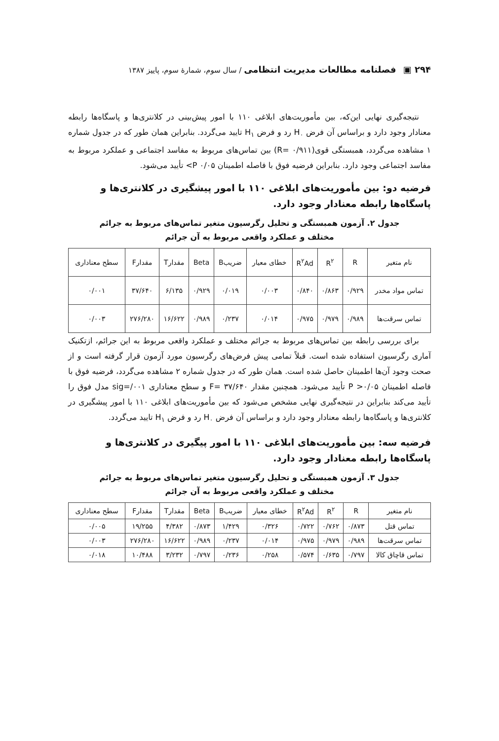۲۹۴ ▣ فصلنامه مطالعات مدیریت انتظامی / سال سوم، شمارهٔ سوم، پاییز ۱۳۸۷
نتیجه‌گیری نهایی این‌که، بین مأموریت‌های ابلاغی ۱۱۰ با امور پیش‌بینی در کلانتری‌ها و پاسگاه‌ها رابطه معنادار وجود دارد و براساس آن فرض H<sub>۰</sub> رد و فرض H<sub>۱</sub> تایید می‌گردد. بنابراین همان طور که در جدول شماره ۱ مشاهده می‌گردد، همبستگی قوی(R= ۰/۹۱۱) بین تماس‌های مربوط به مفاسد اجتماعی و عملکرد مربوط به مفاسد اجتماعی وجود دارد. بنابراین فرضیه فوق با فاصله اطمینان P ۰/۰۵> تأیید می‌شود.
فرضیه دو: بین مأموریت‌های ابلاغی ۱۱۰ با امور پیشگیری در کلانتری‌ها و پاسگاه‌ها رابطه معنادار وجود دارد.
جدول ۲. آزمون همبستگی و تحلیل رگرسیون متغیر تماس‌های مربوط به جرائم مختلف و عملکرد واقعی مربوط به آن جرائم
| نام متغیر | R | R<sup>۲</sup> | R<sup>۲</sup>Ad | خطای معیار | ضریبB | Beta | مقدارT | مقدارF | سطح معناداری |
| --- | --- | --- | --- | --- | --- | --- | --- | --- | --- |
| تماس مواد مخدر | ۰/۹۲۹ | ۰/۸۶۳ | ۰/۸۴۰ | ۰/۰۰۳ | ۰/۰۱۹ | ۰/۹۲۹ | ۶/۱۳۵ | ۳۷/۶۴۰ | ۰/۰۰۱ |
| تماس سرقت‌ها | ۰/۹۸۹ | ۰/۹۷۹ | ۰/۹۷۵ | ۰/۰۱۴ | ۰/۲۳۷ | ۰/۹۸۹ | ۱۶/۶۲۲ | ۲۷۶/۲۸۰ | ۰/۰۰۳ |
برای بررسی رابطه بین تماس‌های مربوط به جرائم مختلف و عملکرد واقعی مربوط به این جرائم، ازتکنیک آماری رگرسیون استفاده شده است. قبلاً تمامی پیش فرض‌های رگرسیون مورد آزمون قرار گرفته است و از صحت وجود آن‌ها اطمینان حاصل شده است. همان طور که در جدول شماره ۲ مشاهده می‌گردد، فرضیه فوق با فاصله اطمینان P >۰/۰۵ تأیید می‌شود. همچنین مقدار F= ۳۷/۶۴۰ و سطح معناداری sig=/۰۰۱ مدل فوق را تأیید می‌کند بنابراین در نتیجه‌گیری نهایی مشخص می‌شود که بین مأموریت‌های ابلاغی ۱۱۰ با امور پیشگیری در کلانتری‌ها و پاسگاه‌ها رابطه معنادار وجود دارد و براساس آن فرض H<sub>۰</sub> رد و فرض H<sub>۱</sub> تایید می‌گردد.
فرضیه سه: بین مأموریت‌های ابلاغی ۱۱۰ با امور پیگیری در کلانتری‌ها و پاسگاه‌ها رابطه معنادار وجود دارد.
جدول ۳. آزمون همبستگی و تحلیل رگرسیون متغیر تماس‌های مربوط به جرائم مختلف و عملکرد واقعی مربوط به آن جرائم
| نام متغیر | R | R<sup>۲</sup> | R<sup>۲</sup>Ad | خطای معیار | ضریبB | Beta | مقدارT | مقدارF | سطح معناداری |
| --- | --- | --- | --- | --- | --- | --- | --- | --- | --- |
| تماس قتل | ۰/۸۷۳ | ۰/۷۶۲ | ۰/۷۲۲ | ۰/۳۲۶ | ۱/۴۲۹ | ۰/۸۷۳ | ۴/۳۸۲ | ۱۹/۲۵۵ | ۰/۰۰۵ |
| تماس سرقت‌ها | ۰/۹۸۹ | ۰/۹۷۹ | ۰/۹۷۵ | ۰/۰۱۴ | ۰/۲۳۷ | ۰/۹۸۹ | ۱۶/۶۲۲ | ۲۷۶/۲۸۰ | ۰/۰۰۳ |
| تماس قاچاق کالا | ۰/۷۹۷ | ۰/۶۳۵ | ۰/۵۷۴ | ۰/۲۵۸ | ۰/۲۳۶ | ۰/۷۹۷ | ۳/۲۳۲ | ۱۰/۴۸۸ | ۰/۰۱۸ |